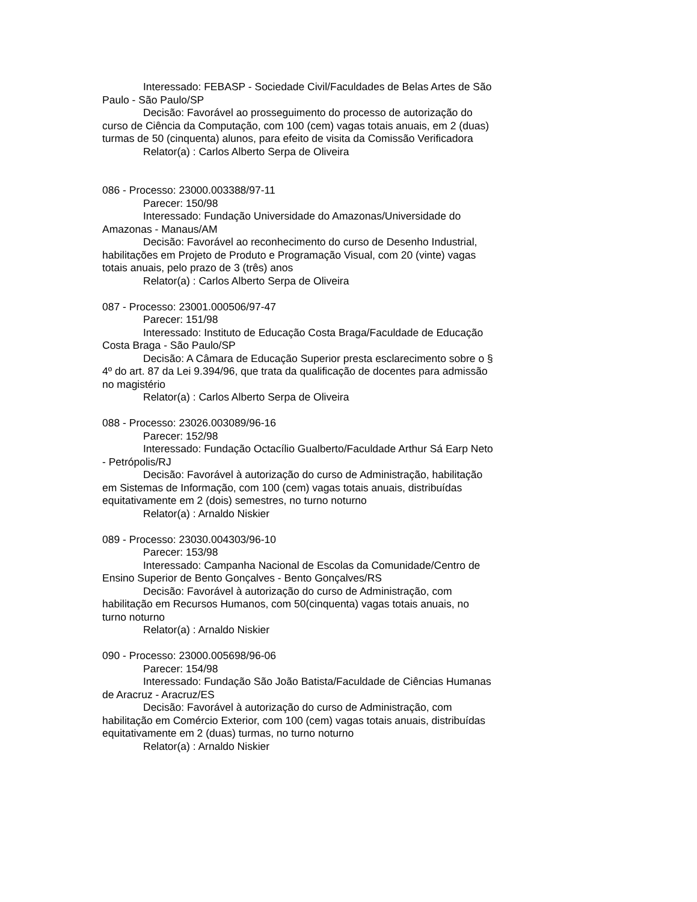Interessado: FEBASP - Sociedade Civil/Faculdades de Belas Artes de São Paulo - São Paulo/SP
Decisão: Favorável ao prosseguimento do processo de autorização do curso de Ciência da Computação, com 100 (cem) vagas totais anuais, em 2 (duas) turmas de 50 (cinquenta) alunos, para efeito de visita da Comissão Verificadora
Relator(a) : Carlos Alberto Serpa de Oliveira
086 - Processo: 23000.003388/97-11
Parecer: 150/98
Interessado: Fundação Universidade do Amazonas/Universidade do Amazonas - Manaus/AM
Decisão: Favorável ao reconhecimento do curso de Desenho Industrial, habilitações em Projeto de Produto e Programação Visual, com 20 (vinte) vagas totais anuais, pelo prazo de 3 (três) anos
Relator(a) : Carlos Alberto Serpa de Oliveira
087 - Processo: 23001.000506/97-47
Parecer: 151/98
Interessado: Instituto de Educação Costa Braga/Faculdade de Educação Costa Braga - São Paulo/SP
Decisão: A Câmara de Educação Superior presta esclarecimento sobre o § 4º do art. 87 da Lei 9.394/96, que trata da qualificação de docentes para admissão no magistério
Relator(a) : Carlos Alberto Serpa de Oliveira
088 - Processo: 23026.003089/96-16
Parecer: 152/98
Interessado: Fundação Octacílio Gualberto/Faculdade Arthur Sá Earp Neto - Petrópolis/RJ
Decisão: Favorável à autorização do curso de Administração, habilitação em Sistemas de Informação, com 100 (cem) vagas totais anuais, distribuídas equitativamente em 2 (dois) semestres, no turno noturno
Relator(a) : Arnaldo Niskier
089 - Processo: 23030.004303/96-10
Parecer: 153/98
Interessado: Campanha Nacional de Escolas da Comunidade/Centro de Ensino Superior de Bento Gonçalves - Bento Gonçalves/RS
Decisão: Favorável à autorização do curso de Administração, com habilitação em Recursos Humanos, com 50(cinquenta) vagas totais anuais, no turno noturno
Relator(a) : Arnaldo Niskier
090 - Processo: 23000.005698/96-06
Parecer: 154/98
Interessado: Fundação São João Batista/Faculdade de Ciências Humanas de Aracruz - Aracruz/ES
Decisão: Favorável à autorização do curso de Administração, com habilitação em Comércio Exterior, com 100 (cem) vagas totais anuais, distribuídas equitativamente em 2 (duas) turmas, no turno noturno
Relator(a) : Arnaldo Niskier